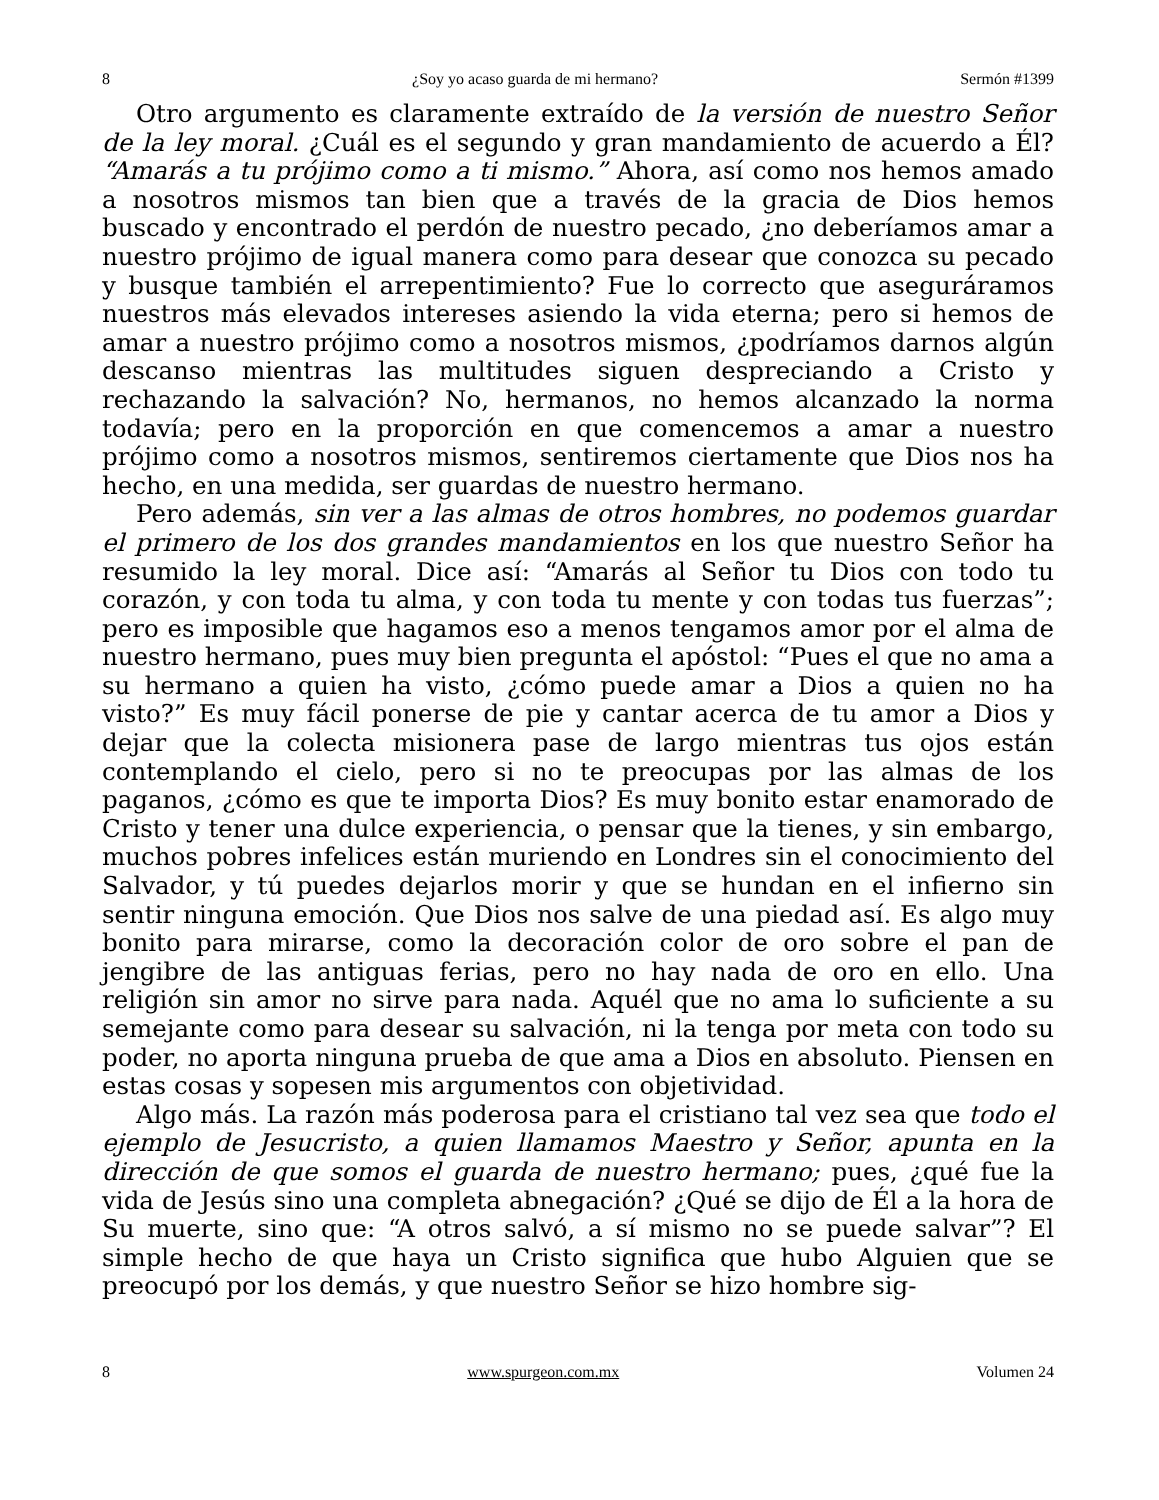8 ¿Soy yo acaso guarda de mi hermano? Sermón #1399
Otro argumento es claramente extraído de la versión de nuestro Señor de la ley moral. ¿Cuál es el segundo y gran mandamiento de acuerdo a Él? “Amarás a tu prójimo como a ti mismo.” Ahora, así como nos hemos amado a nosotros mismos tan bien que a través de la gracia de Dios hemos buscado y encontrado el perdón de nuestro pecado, ¿no deberíamos amar a nuestro prójimo de igual manera como para desear que conozca su pecado y busque también el arrepentimiento? Fue lo correcto que aseguráramos nuestros más elevados intereses asiendo la vida eterna; pero si hemos de amar a nuestro prójimo como a nosotros mismos, ¿podríamos darnos algún descanso mientras las multitudes siguen despreciando a Cristo y rechazando la salvación? No, hermanos, no hemos alcanzado la norma todavía; pero en la proporción en que comencemos a amar a nuestro prójimo como a nosotros mismos, sentiremos ciertamente que Dios nos ha hecho, en una medida, ser guardas de nuestro hermano.
Pero además, sin ver a las almas de otros hombres, no podemos guardar el primero de los dos grandes mandamientos en los que nuestro Señor ha resumido la ley moral. Dice así: “Amarás al Señor tu Dios con todo tu corazón, y con toda tu alma, y con toda tu mente y con todas tus fuerzas”; pero es imposible que hagamos eso a menos tengamos amor por el alma de nuestro hermano, pues muy bien pregunta el apóstol: “Pues el que no ama a su hermano a quien ha visto, ¿cómo puede amar a Dios a quien no ha visto?” Es muy fácil ponerse de pie y cantar acerca de tu amor a Dios y dejar que la colecta misionera pase de largo mientras tus ojos están contemplando el cielo, pero si no te preocupas por las almas de los paganos, ¿cómo es que te importa Dios? Es muy bonito estar enamorado de Cristo y tener una dulce experiencia, o pensar que la tienes, y sin embargo, muchos pobres infelices están muriendo en Londres sin el conocimiento del Salvador, y tú puedes dejarlos morir y que se hundan en el infierno sin sentir ninguna emoción. Que Dios nos salve de una piedad así. Es algo muy bonito para mirarse, como la decoración color de oro sobre el pan de jengibre de las antiguas ferias, pero no hay nada de oro en ello. Una religión sin amor no sirve para nada. Aquél que no ama lo suficiente a su semejante como para desear su salvación, ni la tenga por meta con todo su poder, no aporta ninguna prueba de que ama a Dios en absoluto. Piensen en estas cosas y sopesen mis argumentos con objetividad.
Algo más. La razón más poderosa para el cristiano tal vez sea que todo el ejemplo de Jesucristo, a quien llamamos Maestro y Señor, apunta en la dirección de que somos el guarda de nuestro hermano; pues, ¿qué fue la vida de Jesús sino una completa abnegación? ¿Qué se dijo de Él a la hora de Su muerte, sino que: “A otros salvó, a sí mismo no se puede salvar”? El simple hecho de que haya un Cristo significa que hubo Alguien que se preocupó por los demás, y que nuestro Señor se hizo hombre sig-
8 www.spurgeon.com.mx Volumen 24